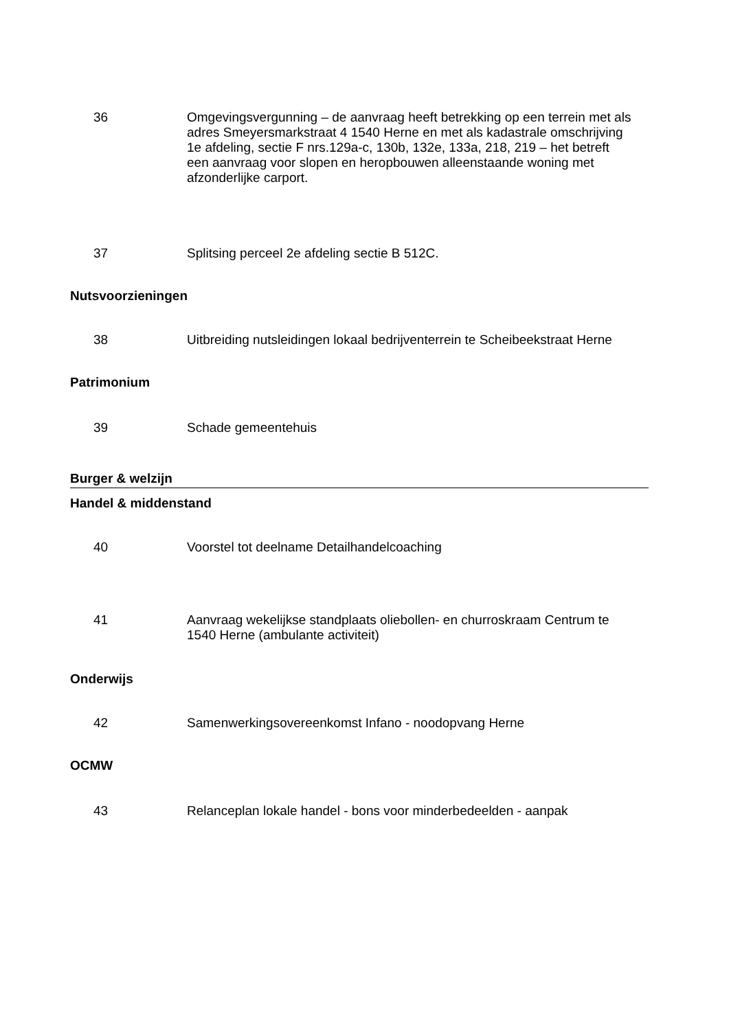36 Omgevingsvergunning – de aanvraag heeft betrekking op een terrein met als adres Smeyersmarkstraat 4 1540 Herne en met als kadastrale omschrijving 1e afdeling, sectie F nrs.129a-c, 130b, 132e, 133a, 218, 219 – het betreft een aanvraag voor slopen en heropbouwen alleenstaande woning met afzonderlijke carport.
37 Splitsing perceel 2e afdeling sectie B 512C.
Nutsvoorzieningen
38 Uitbreiding nutsleidingen lokaal bedrijventerrein te Scheibeekstraat Herne
Patrimonium
39 Schade gemeentehuis
Burger & welzijn
Handel & middenstand
40 Voorstel tot deelname Detailhandelcoaching
41 Aanvraag wekelijkse standplaats oliebollen- en churroskraam Centrum te 1540 Herne (ambulante activiteit)
Onderwijs
42 Samenwerkingsovereenkomst Infano - noodopvang Herne
OCMW
43 Relanceplan lokale handel - bons voor minderbedeelden - aanpak